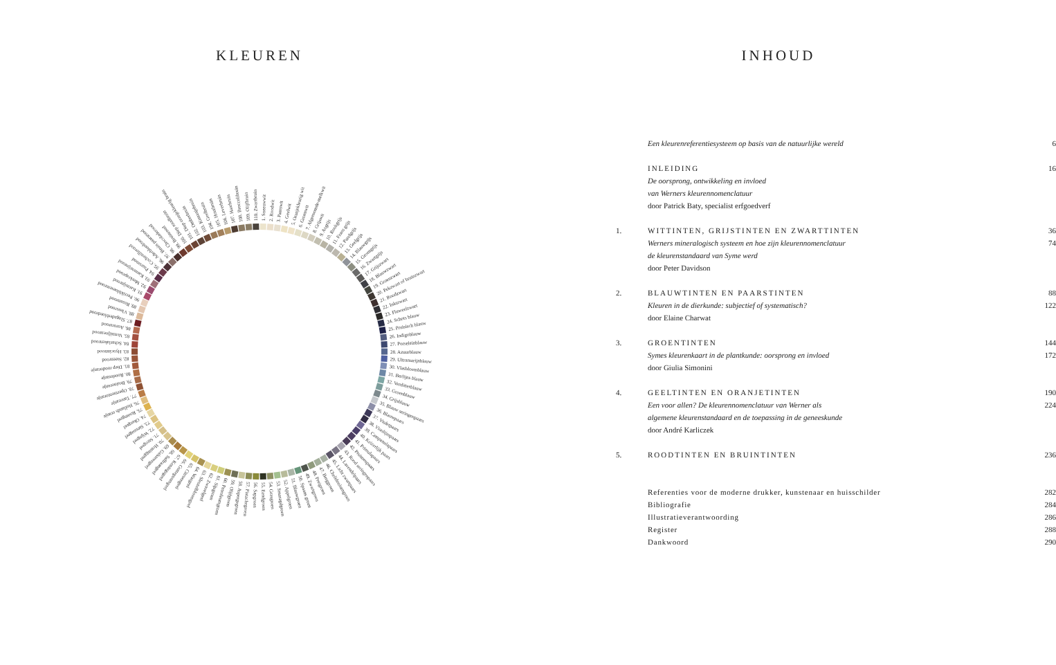KLEUREN
1. Sneeuwwit
2. Roodwit
3. Paarswit
4. Geelwit
5. Oranjekleurig wit
6. Groenwit
7. Afgeroomde-melkwit
8. Grijswit
9. Asgrijs
10. Rookgrijs
11. Frans grijs
12. Parelgrijs
13. Geelgrijs
14. Blauwgrijs
15. Groengrijs
16. Zwartgrijs
17. Grijszwart
18. Blauwzwart
19. Groenzwart
20. Pekzwart of bruinzwart
21. Roodzwart
22. Inktzwart
23. Fluweelzwart
24. Schots blauw
25. Pruisisch blauw
26. Indigoblauw
27. Porseleinblauw
28. Azuurblauw
29. Ultramarijnblauw
30. Vlasbloemblauw
31. Berlijns blauw
32. Verditterblauw
33. Groenblauw
34. Grijsblauw
35. Blauw seringenpaars
36. Blauwpaars
37. Violetpaars
38. Viooltjespaars
39. Campanulapaars
40. Keizerlijk paars
41. Primulapaars
42. Pruimenpaars
43. Rood seringenpaars
44. Lavendelpaars
45. Licht zwartpaars
46. Chelidoniumgroen
47. Berggroen
48. Preigroen
49. Zwartgroen
50. Spaans groen
51. Blauwgroen
52. Appelgroen
53. Smaragdgroen
54. Grasgroen
55. Eendgroen
56. Sapgroen
57. Pistachegroen
58. Aspergegroen
59. Olijfgroen
60. Petroleumgroen
61. Sijsgroen
62. Zwavelgeel
63. Sleutelbloemgeel
64. Wasgeel
65. Citroengeel
66. Gutteguomgeel
67. Koningsgeel
68. Saffraangeel
69. Galsteengeel
70. Honinggeel
71. Strogeel
72. Wijngeel
73. Siennageel
74. Okergeel
75. Roomgeel
76. Hollands oranje
77. Tanoranje
78. Opermentoranje
79. Bruinoranje
80. Roodoranje
81. Diep roodoranje
82. Steenrood
83. Hyacintrood
84. Scharlakenrood
85. Vermiljoenrood
86. Aurorarood
87. Slagaderbloedrood
88. Vleesrood
89. Rozenrood
90. Perzikbloesemrood
91. Karmijnrood
92. Meekraprood
93. Karmozijnrood
94. Paarsrood
95. Cochenillerood
96. Aderbloedrood
97. Bruin paarsrood
98. Chocoladerood
99. Bruinrood
100. Diep roodbruin
101. Diep oranjekleurig bruin
102. Omberbruin
103. Kastanjebruin
104. Geelbruin
105. Houtbruin
106. Leverbruin
107. Haarbruin
108. Broccolibruin
109. Olijfbruin
110. Zwartbruin
INHOUD
| | Een kleurenreferentiesysteem op basis van de natuurlijke wereld | 6 |
| | INLEIDING | 16 |
| | De oorsprong, ontwikkeling en invloed | |
| | van Werners kleurennomenclatuur | |
| | door Patrick Baty, specialist erfgoedverf | |
| 1. | WITTINTEN, GRIJSTINTEN EN ZWARTTINTEN | 36 |
| | Werners mineralogisch systeem en hoe zijn kleurennomenclatuur | 74 |
| | de kleurenstandaard van Syme werd | |
| | door Peter Davidson | |
| 2. | BLAUWTINTEN EN PAARSTINTEN | 88 |
| | Kleuren in de dierkunde: subjectief of systematisch? | 122 |
| | door Elaine Charwat | |
| 3. | GROENTINTEN | 144 |
| | Symes kleurenkaart in de plantkunde: oorsprong en invloed | 172 |
| | door Giulia Simonini | |
| 4. | GEELTINTEN EN ORANJETINTEN | 190 |
| | Een voor allen? De kleurennomenclatuur van Werner als | 224 |
| | algemene kleurenstandaard en de toepassing in de geneeskunde | |
| | door André Karliczek | |
| 5. | ROODTINTEN EN BRUINTINTEN | 236 |
| | Referenties voor de moderne drukker, kunstenaar en huisschilder | 282 |
| | Bibliografie | 284 |
| | Illustratieverantwoording | 286 |
| | Register | 288 |
| | Dankwoord | 290 |